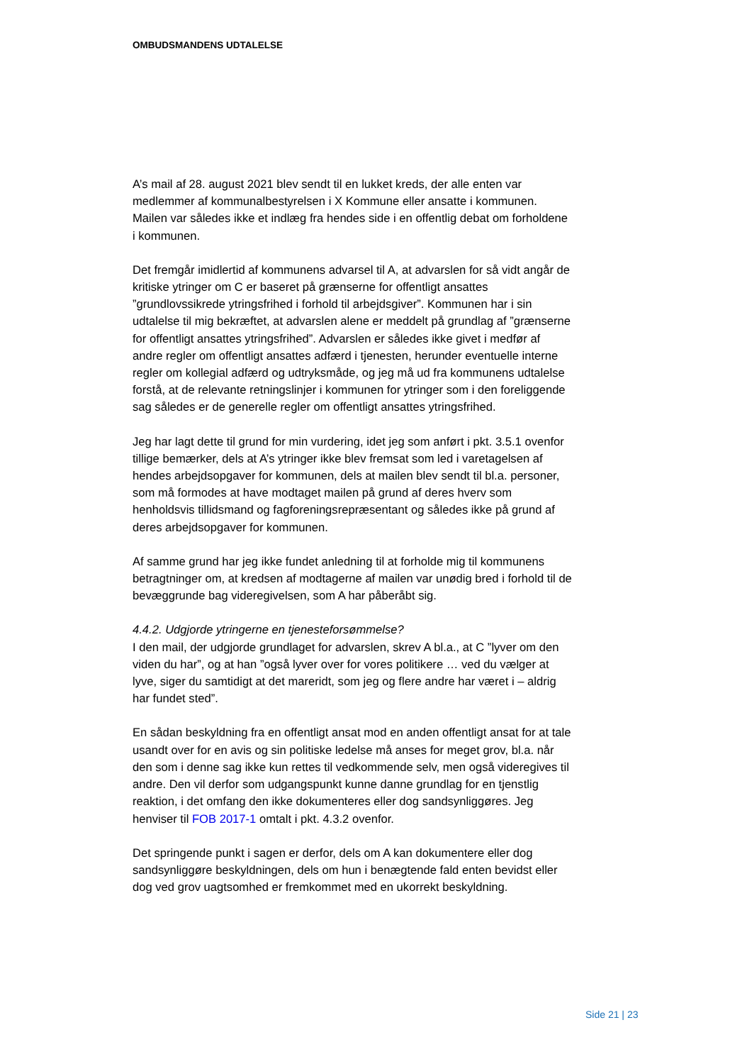OMBUDSMANDENS UDTALELSE
A’s mail af 28. august 2021 blev sendt til en lukket kreds, der alle enten var medlemmer af kommunalbestyrelsen i X Kommune eller ansatte i kommunen. Mailen var således ikke et indlæg fra hendes side i en offentlig debat om forholdene i kommunen.
Det fremgår imidlertid af kommunens advarsel til A, at advarslen for så vidt angår de kritiske ytringer om C er baseret på grænserne for offentligt ansattes ”grundlovssikrede ytringsfrihed i forhold til arbejdsgiver”. Kommunen har i sin udtalelse til mig bekræftet, at advarslen alene er meddelt på grundlag af ”grænserne for offentligt ansattes ytringsfrihed”. Advarslen er således ikke givet i medfør af andre regler om offentligt ansattes adfærd i tjenesten, herunder eventuelle interne regler om kollegial adfærd og udtryksmåde, og jeg må ud fra kommunens udtalelse forstå, at de relevante retningslinjer i kommunen for ytringer som i den foreliggende sag således er de generelle regler om offentligt ansattes ytringsfrihed.
Jeg har lagt dette til grund for min vurdering, idet jeg som anført i pkt. 3.5.1 ovenfor tillige bemærker, dels at A’s ytringer ikke blev fremsat som led i varetagelsen af hendes arbejdsopgaver for kommunen, dels at mailen blev sendt til bl.a. personer, som må formodes at have modtaget mailen på grund af deres hverv som henholdsvis tillidsmand og fagforeningsrepræsentant og således ikke på grund af deres arbejdsopgaver for kommunen.
Af samme grund har jeg ikke fundet anledning til at forholde mig til kommunens betragtninger om, at kredsen af modtagerne af mailen var unødig bred i forhold til de bevæggrunde bag videregivelsen, som A har påberåbt sig.
4.4.2. Udgjorde ytringerne en tjenesteforsømmelse?
I den mail, der udgjorde grundlaget for advarslen, skrev A bl.a., at C ”lyver om den viden du har”, og at han ”også lyver over for vores politikere … ved du vælger at lyve, siger du samtidigt at det mareridt, som jeg og flere andre har været i – aldrig har fundet sted”.
En sådan beskyldning fra en offentligt ansat mod en anden offentligt ansat for at tale usandt over for en avis og sin politiske ledelse må anses for meget grov, bl.a. når den som i denne sag ikke kun rettes til vedkommende selv, men også videregives til andre. Den vil derfor som udgangspunkt kunne danne grundlag for en tjenstlig reaktion, i det omfang den ikke dokumenteres eller dog sandsynliggøres. Jeg henviser til FOB 2017-1 omtalt i pkt. 4.3.2 ovenfor.
Det springende punkt i sagen er derfor, dels om A kan dokumentere eller dog sandsynliggøre beskyldningen, dels om hun i benægtende fald enten bevidst eller dog ved grov uagtsomhed er fremkommet med en ukorrekt beskyldning.
Side 21 | 23